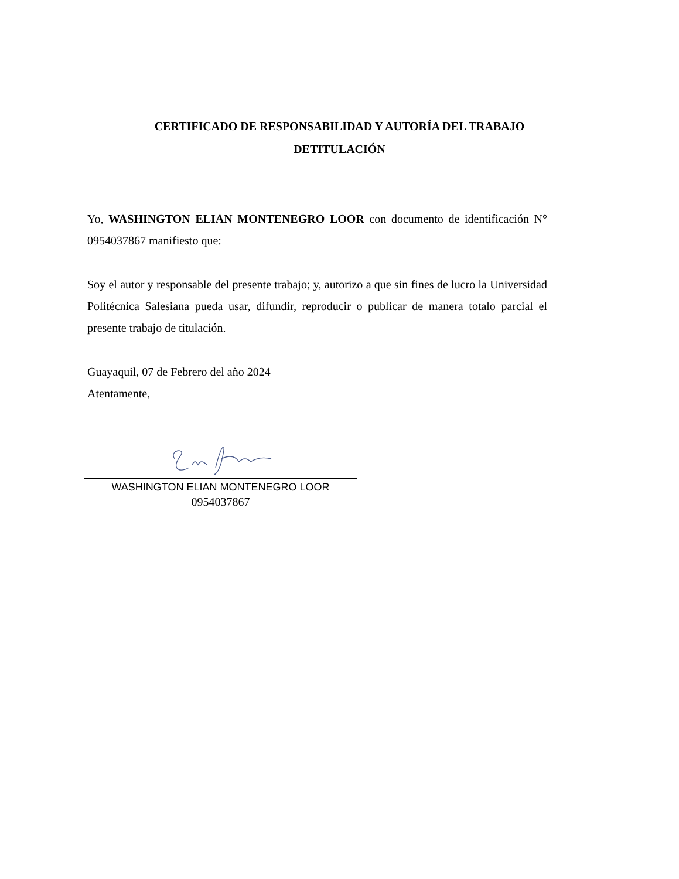CERTIFICADO DE RESPONSABILIDAD Y AUTORÍA DEL TRABAJO
DETITULACIÓN
Yo, WASHINGTON ELIAN MONTENEGRO LOOR con documento de identificación N° 0954037867 manifiesto que:
Soy el autor y responsable del presente trabajo; y, autorizo a que sin fines de lucro la Universidad Politécnica Salesiana pueda usar, difundir, reproducir o publicar de manera totalo parcial el presente trabajo de titulación.
Guayaquil, 07 de Febrero del año 2024
Atentamente,
WASHINGTON ELIAN MONTENEGRO LOOR
0954037867